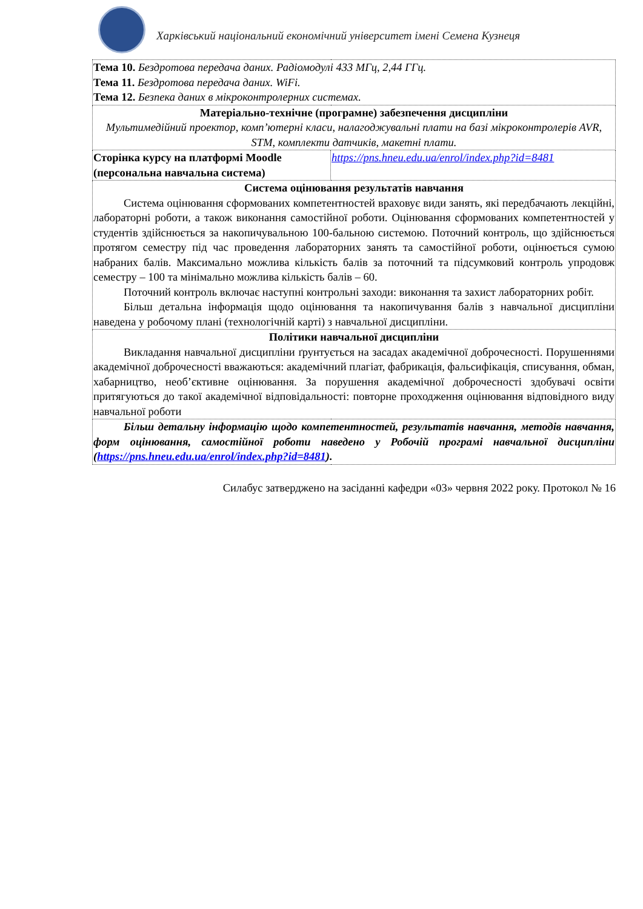Харківський національний економічний університет імені Семена Кузнеця
| Тема 10. Бездротова передача даних. Радіомодулі 433 МГц, 2,44 ГГц. Тема 11. Бездротова передача даних. WiFi. Тема 12. Безпека даних в мікроконтролерних системах. | |
| Матеріально-технічне (програмне) забезпечення дисципліни Мультимедійний проектор, комп’ютерні класи, налагоджувальні плати на базі мікроконтролерів AVR, STM, комплекти датчиків, макетні плати. | |
| Сторінка курсу на платформі Moodle (персональна навчальна система) | https://pns.hneu.edu.ua/enrol/index.php?id=8481 |
| Система оцінювання результатів навчання Система оцінювання сформованих компетентностей враховує види занять, які передбачають лекційні, лабораторні роботи, а також виконання самостійної роботи. Оцінювання сформованих компетентностей у студентів здійснюється за накопичувальною 100-бальною системою. Поточний контроль, що здійснюється протягом семестру під час проведення лабораторних занять та самостійної роботи, оцінюється сумою набраних балів. Максимально можлива кількість балів за поточний та підсумковий контроль упродовж семестру – 100 та мінімально можлива кількість балів – 60. Поточний контроль включає наступні контрольні заходи: виконання та захист лабораторних робіт. Більш детальна інформація щодо оцінювання та накопичування балів з навчальної дисципліни наведена у робочому плані (технологічній карті) з навчальної дисципліни. | |
| Політики навчальної дисципліни Викладання навчальної дисципліни ґрунтується на засадах академічної доброчесності. Порушеннями академічної доброчесності вважаються: академічний плагіат, фабрикація, фальсифікація, списування, обман, хабарництво, необ’єктивне оцінювання. За порушення академічної доброчесності здобувачі освіти притягуються до такої академічної відповідальності: повторне проходження оцінювання відповідного виду навчальної роботи | |
| Більш детальну інформацію щодо компетентностей, результатів навчання, методів навчання, форм оцінювання, самостійної роботи наведено у Робочій програмі навчальної дисципліни ( https://pns.hneu.edu.ua/enrol/index.php?id=8481 ). | |
Силабус затверджено на засіданні кафедри «03» червня 2022 року. Протокол № 16